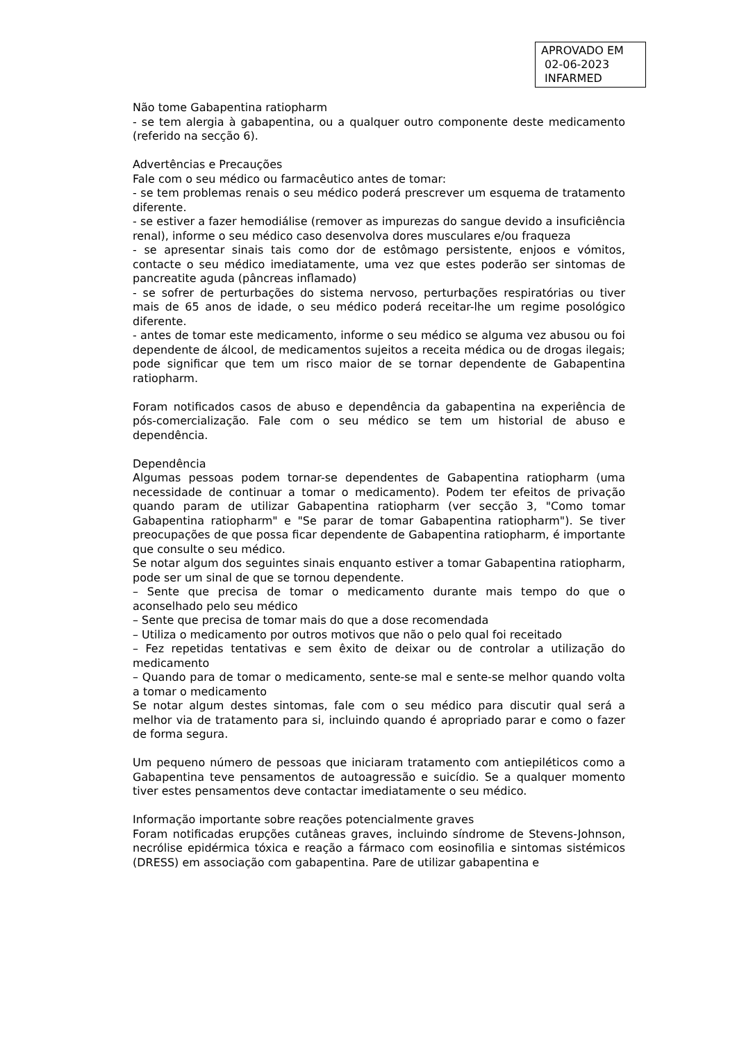APROVADO EM
02-06-2023
INFARMED
Não tome Gabapentina ratiopharm
- se tem alergia à gabapentina, ou a qualquer outro componente deste medicamento (referido na secção 6).
Advertências e Precauções
Fale com o seu médico ou farmacêutico antes de tomar:
- se tem problemas renais o seu médico poderá prescrever um esquema de tratamento diferente.
- se estiver a fazer hemodiálise (remover as impurezas do sangue devido a insuficiência renal), informe o seu médico caso desenvolva dores musculares e/ou fraqueza
- se apresentar sinais tais como dor de estômago persistente, enjoos e vómitos, contacte o seu médico imediatamente, uma vez que estes poderão ser sintomas de pancreatite aguda (pâncreas inflamado)
- se sofrer de perturbações do sistema nervoso, perturbações respiratórias ou tiver mais de 65 anos de idade, o seu médico poderá receitar-lhe um regime posológico diferente.
- antes de tomar este medicamento, informe o seu médico se alguma vez abusou ou foi dependente de álcool, de medicamentos sujeitos a receita médica ou de drogas ilegais; pode significar que tem um risco maior de se tornar dependente de Gabapentina ratiopharm.
Foram notificados casos de abuso e dependência da gabapentina na experiência de pós-comercialização. Fale com o seu médico se tem um historial de abuso e dependência.
Dependência
Algumas pessoas podem tornar-se dependentes de Gabapentina ratiopharm (uma necessidade de continuar a tomar o medicamento). Podem ter efeitos de privação quando param de utilizar Gabapentina ratiopharm (ver secção 3, "Como tomar Gabapentina ratiopharm" e "Se parar de tomar Gabapentina ratiopharm"). Se tiver preocupações de que possa ficar dependente de Gabapentina ratiopharm, é importante que consulte o seu médico.
Se notar algum dos seguintes sinais enquanto estiver a tomar Gabapentina ratiopharm, pode ser um sinal de que se tornou dependente.
– Sente que precisa de tomar o medicamento durante mais tempo do que o aconselhado pelo seu médico
– Sente que precisa de tomar mais do que a dose recomendada
– Utiliza o medicamento por outros motivos que não o pelo qual foi receitado
– Fez repetidas tentativas e sem êxito de deixar ou de controlar a utilização do medicamento
– Quando para de tomar o medicamento, sente-se mal e sente-se melhor quando volta a tomar o medicamento
Se notar algum destes sintomas, fale com o seu médico para discutir qual será a melhor via de tratamento para si, incluindo quando é apropriado parar e como o fazer de forma segura.
Um pequeno número de pessoas que iniciaram tratamento com antiepiléticos como a Gabapentina teve pensamentos de autoagressão e suicídio. Se a qualquer momento tiver estes pensamentos deve contactar imediatamente o seu médico.
Informação importante sobre reações potencialmente graves
Foram notificadas erupções cutâneas graves, incluindo síndrome de Stevens-Johnson, necrólise epidérmica tóxica e reação a fármaco com eosinofilia e sintomas sistémicos (DRESS) em associação com gabapentina. Pare de utilizar gabapentina e